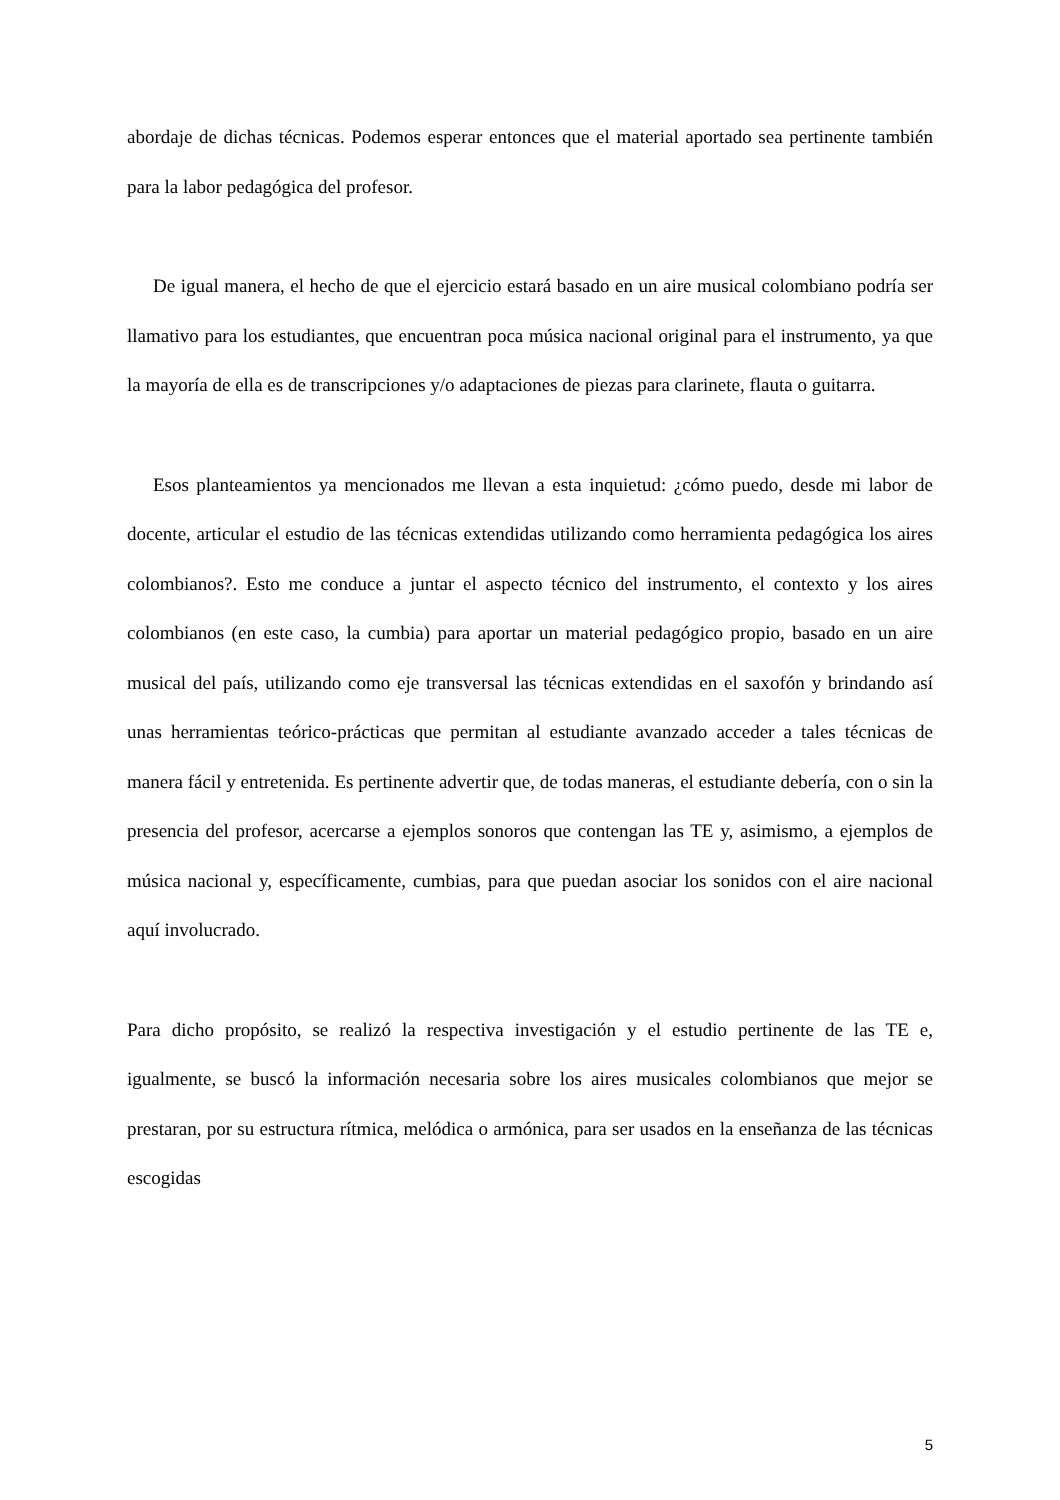abordaje de dichas técnicas. Podemos esperar entonces que el material aportado sea pertinente también para la labor pedagógica del profesor.
De igual manera, el hecho de que el ejercicio estará basado en un aire musical colombiano podría ser llamativo para los estudiantes, que encuentran poca música nacional original para el instrumento, ya que la mayoría de ella es de transcripciones y/o adaptaciones de piezas para clarinete, flauta o guitarra.
Esos planteamientos ya mencionados me llevan a esta inquietud: ¿cómo puedo, desde mi labor de docente, articular el estudio de las técnicas extendidas utilizando como herramienta pedagógica los aires colombianos?. Esto me conduce a juntar el aspecto técnico del instrumento, el contexto y los aires colombianos (en este caso, la cumbia) para aportar un material pedagógico propio, basado en un aire musical del país, utilizando como eje transversal las técnicas extendidas en el saxofón y brindando así unas herramientas teórico-prácticas que permitan al estudiante avanzado acceder a tales técnicas de manera fácil y entretenida. Es pertinente advertir que, de todas maneras, el estudiante debería, con o sin la presencia del profesor, acercarse a ejemplos sonoros que contengan las TE y, asimismo, a ejemplos de música nacional y, específicamente, cumbias, para que puedan asociar los sonidos con el aire nacional aquí involucrado.
Para dicho propósito, se realizó la respectiva investigación y el estudio pertinente de las TE e, igualmente, se buscó la información necesaria sobre los aires musicales colombianos que mejor se prestaran, por su estructura rítmica, melódica o armónica, para ser usados en la enseñanza de las técnicas escogidas
5